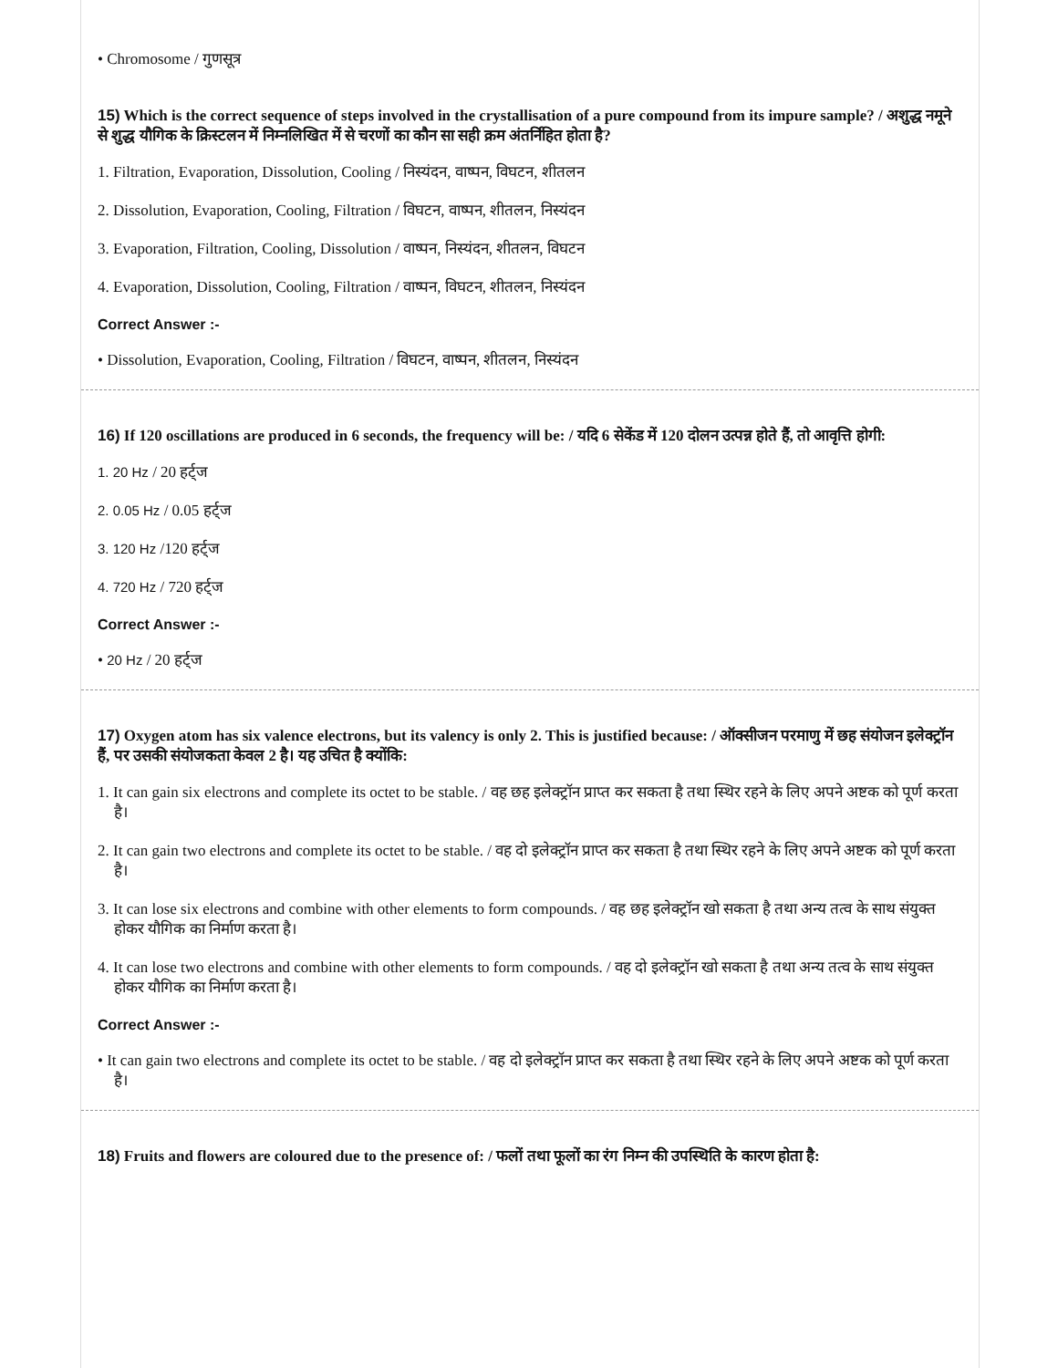• Chromosome / गुणसूत्र
15) Which is the correct sequence of steps involved in the crystallisation of a pure compound from its impure sample? / अशुद्ध नमूने से शुद्ध यौगिक के क्रिस्टलन में निम्नलिखित में से चरणों का कौन सा सही क्रम अंतर्निहित होता है?
1. Filtration, Evaporation, Dissolution, Cooling / निस्यंदन, वाष्पन, विघटन, शीतलन
2. Dissolution, Evaporation, Cooling, Filtration / विघटन, वाष्पन, शीतलन, निस्यंदन
3. Evaporation, Filtration, Cooling, Dissolution / वाष्पन, निस्यंदन, शीतलन, विघटन
4. Evaporation, Dissolution, Cooling, Filtration / वाष्पन, विघटन, शीतलन, निस्यंदन
Correct Answer :-
• Dissolution, Evaporation, Cooling, Filtration / विघटन, वाष्पन, शीतलन, निस्यंदन
16) If 120 oscillations are produced in 6 seconds, the frequency will be: / यदि 6 सेकेंड में 120 दोलन उत्पन्न होते हैं, तो आवृत्ति होगी:
1. 20 Hz / 20 हर्ट्ज
2. 0.05 Hz / 0.05 हर्ट्ज
3. 120 Hz /120 हर्ट्ज
4. 720 Hz / 720 हर्ट्ज
Correct Answer :-
• 20 Hz / 20 हर्ट्ज
17) Oxygen atom has six valence electrons, but its valency is only 2. This is justified because: / ऑक्सीजन परमाणु में छह संयोजन इलेक्ट्रॉन हैं, पर उसकी संयोजकता केवल 2 है। यह उचित है क्योंकि:
1. It can gain six electrons and complete its octet to be stable. / वह छह इलेक्ट्रॉन प्राप्त कर सकता है तथा स्थिर रहने के लिए अपने अष्टक को पूर्ण करता है।
2. It can gain two electrons and complete its octet to be stable. / वह दो इलेक्ट्रॉन प्राप्त कर सकता है तथा स्थिर रहने के लिए अपने अष्टक को पूर्ण करता है।
3. It can lose six electrons and combine with other elements to form compounds. / वह छह इलेक्ट्रॉन खो सकता है तथा अन्य तत्व के साथ संयुक्त होकर यौगिक का निर्माण करता है।
4. It can lose two electrons and combine with other elements to form compounds. / वह दो इलेक्ट्रॉन खो सकता है तथा अन्य तत्व के साथ संयुक्त होकर यौगिक का निर्माण करता है।
Correct Answer :-
• It can gain two electrons and complete its octet to be stable. / वह दो इलेक्ट्रॉन प्राप्त कर सकता है तथा स्थिर रहने के लिए अपने अष्टक को पूर्ण करता है।
18) Fruits and flowers are coloured due to the presence of: / फलों तथा फूलों का रंग निम्न की उपस्थिति के कारण होता है: